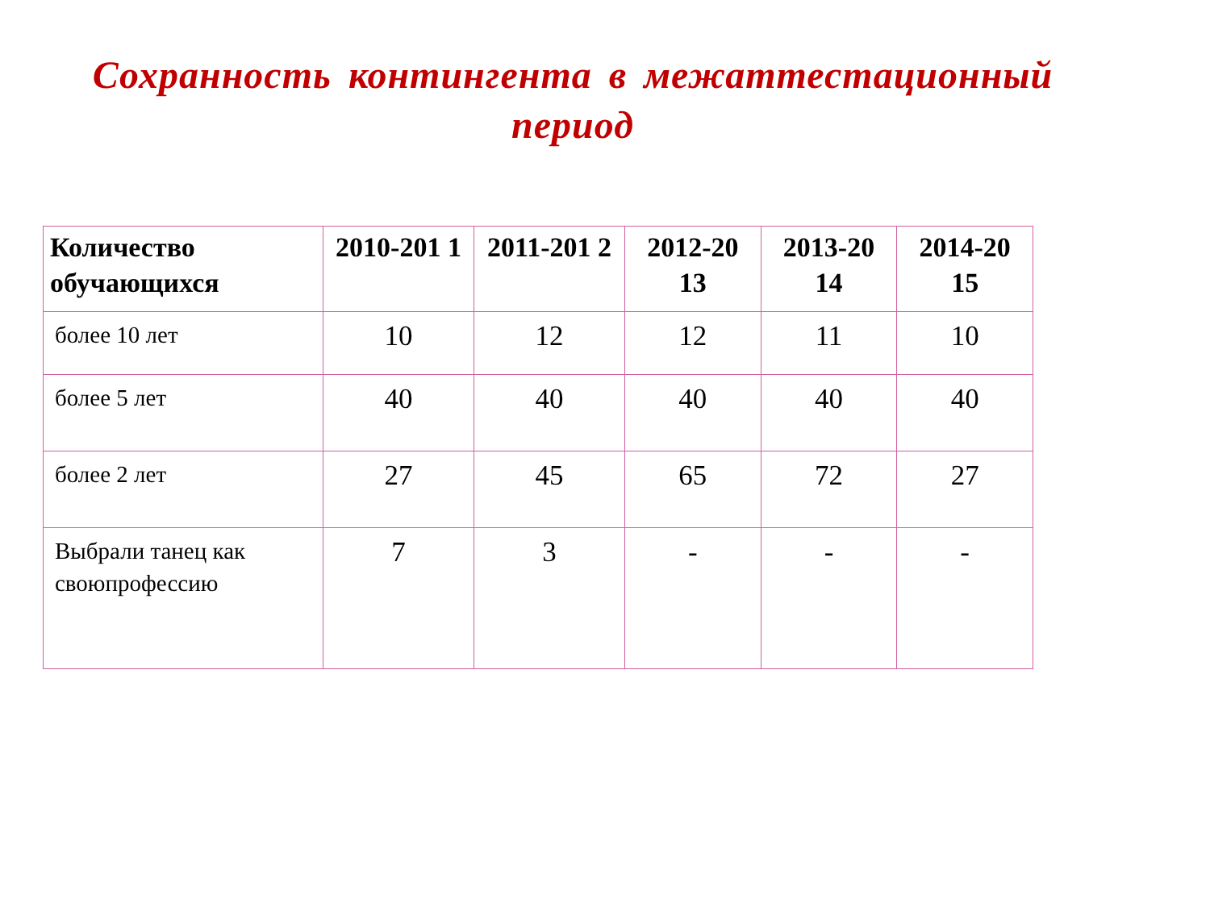Сохранность контингента в межаттестационный период
| Количество обучающихся | 2010-201 1 | 2011-201 2 | 2012-20 13 | 2013-20 14 | 2014-20 15 |
| --- | --- | --- | --- | --- | --- |
| более 10 лет | 10 | 12 | 12 | 11 | 10 |
| более 5 лет | 40 | 40 | 40 | 40 | 40 |
| более 2 лет | 27 | 45 | 65 | 72 | 27 |
| Выбрали танец как своюпрофессию | 7 | 3 | - | - | - |